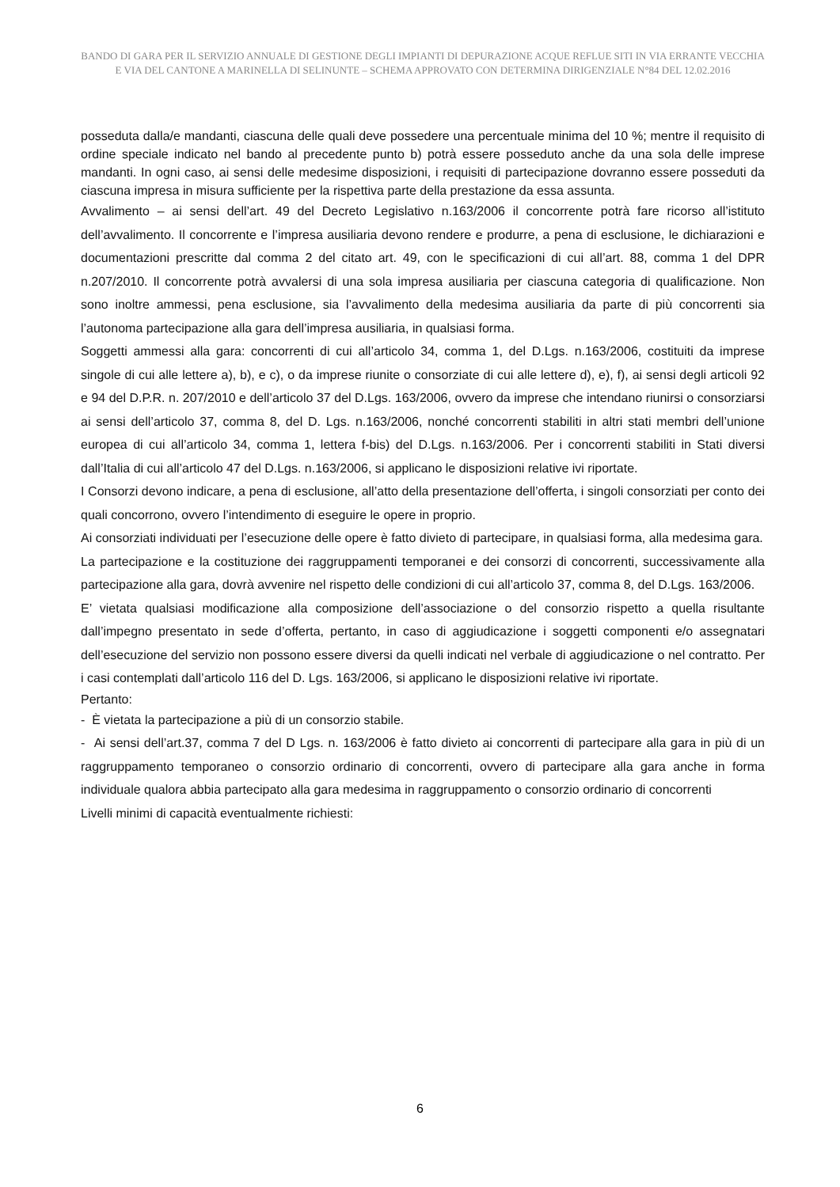BANDO DI GARA PER IL SERVIZIO ANNUALE DI GESTIONE DEGLI IMPIANTI DI DEPURAZIONE ACQUE REFLUE SITI IN VIA ERRANTE VECCHIA E VIA DEL CANTONE A MARINELLA DI SELINUNTE – SCHEMA APPROVATO CON DETERMINA DIRIGENZIALE N°84 DEL 12.02.2016
posseduta dalla/e mandanti, ciascuna delle quali deve possedere una percentuale minima del 10 %; mentre il requisito di ordine speciale indicato nel bando al precedente punto b) potrà essere posseduto anche da una sola delle imprese mandanti. In ogni caso, ai sensi delle medesime disposizioni, i requisiti di partecipazione dovranno essere posseduti da ciascuna impresa in misura sufficiente per la rispettiva parte della prestazione da essa assunta.
Avvalimento – ai sensi dell’art. 49 del Decreto Legislativo n.163/2006 il concorrente potrà fare ricorso all’istituto dell’avvalimento. Il concorrente e l’impresa ausiliaria devono rendere e produrre, a pena di esclusione, le dichiarazioni e documentazioni prescritte dal comma 2 del citato art. 49, con le specificazioni di cui all’art. 88, comma 1 del DPR n.207/2010. Il concorrente potrà avvalersi di una sola impresa ausiliaria per ciascuna categoria di qualificazione. Non sono inoltre ammessi, pena esclusione, sia l’avvalimento della medesima ausiliaria da parte di più concorrenti sia l’autonoma partecipazione alla gara dell’impresa ausiliaria, in qualsiasi forma.
Soggetti ammessi alla gara: concorrenti di cui all’articolo 34, comma 1, del D.Lgs. n.163/2006, costituiti da imprese singole di cui alle lettere a), b), e c), o da imprese riunite o consorziate di cui alle lettere d), e), f), ai sensi degli articoli 92 e 94 del D.P.R. n. 207/2010 e dell’articolo 37 del D.Lgs. 163/2006, ovvero da imprese che intendano riunirsi o consorziarsi ai sensi dell’articolo 37, comma 8, del D. Lgs. n.163/2006, nonché concorrenti stabiliti in altri stati membri dell’unione europea di cui all’articolo 34, comma 1, lettera f-bis) del D.Lgs. n.163/2006. Per i concorrenti stabiliti in Stati diversi dall’Italia di cui all’articolo 47 del D.Lgs. n.163/2006, si applicano le disposizioni relative ivi riportate.
I Consorzi devono indicare, a pena di esclusione, all’atto della presentazione dell’offerta, i singoli consorziati per conto dei quali concorrono, ovvero l’intendimento di eseguire le opere in proprio.
Ai consorziati individuati per l’esecuzione delle opere è fatto divieto di partecipare, in qualsiasi forma, alla medesima gara.
La partecipazione e la costituzione dei raggruppamenti temporanei e dei consorzi di concorrenti, successivamente alla partecipazione alla gara, dovrà avvenire nel rispetto delle condizioni di cui all’articolo 37, comma 8, del D.Lgs. 163/2006.
E’ vietata qualsiasi modificazione alla composizione dell’associazione o del consorzio rispetto a quella risultante dall’impegno presentato in sede d’offerta, pertanto, in caso di aggiudicazione i soggetti componenti e/o assegnatari dell’esecuzione del servizio non possono essere diversi da quelli indicati nel verbale di aggiudicazione o nel contratto. Per i casi contemplati dall’articolo 116 del D. Lgs. 163/2006, si applicano le disposizioni relative ivi riportate.
Pertanto:
- È vietata la partecipazione a più di un consorzio stabile.
- Ai sensi dell’art.37, comma 7 del D Lgs. n. 163/2006 è fatto divieto ai concorrenti di partecipare alla gara in più di un raggruppamento temporaneo o consorzio ordinario di concorrenti, ovvero di partecipare alla gara anche in forma individuale qualora abbia partecipato alla gara medesima in raggruppamento o consorzio ordinario di concorrenti
Livelli minimi di capacità eventualmente richiesti:
6